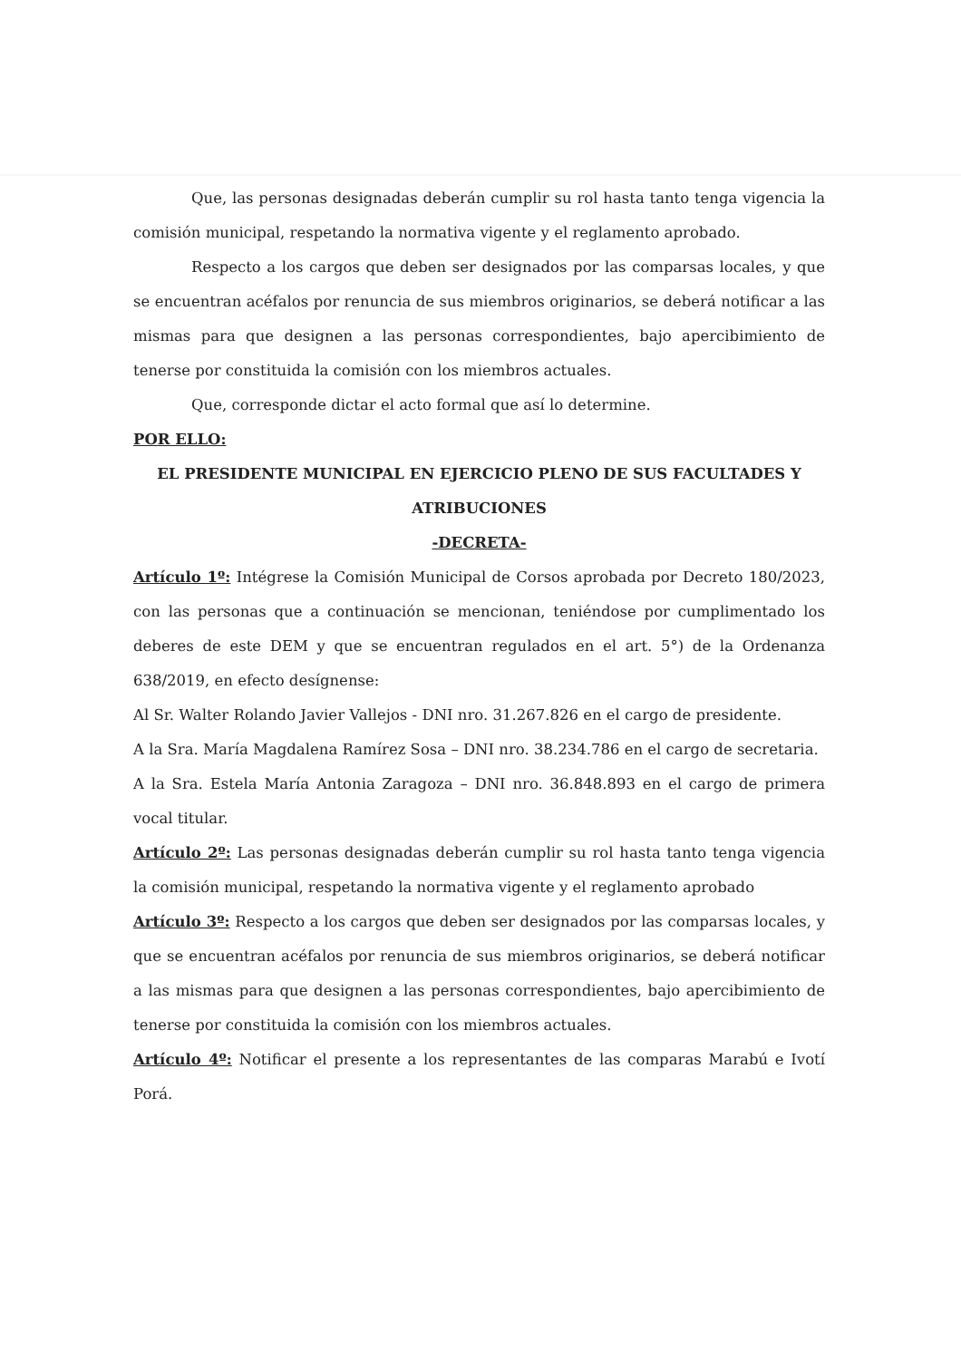Que, las personas designadas deberán cumplir su rol hasta tanto tenga vigencia la comisión municipal, respetando la normativa vigente y el reglamento aprobado.
Respecto a los cargos que deben ser designados por las comparsas locales, y que se encuentran acéfalos por renuncia de sus miembros originarios, se deberá notificar a las mismas para que designen a las personas correspondientes, bajo apercibimiento de tenerse por constituida la comisión con los miembros actuales.
Que, corresponde dictar el acto formal que así lo determine.
POR ELLO:
EL PRESIDENTE MUNICIPAL EN EJERCICIO PLENO DE SUS FACULTADES Y ATRIBUCIONES
-DECRETA-
Artículo 1º: Intégrese la Comisión Municipal de Corsos aprobada por Decreto 180/2023, con las personas que a continuación se mencionan, teniéndose por cumplimentado los deberes de este DEM y que se encuentran regulados en el art. 5°) de la Ordenanza 638/2019, en efecto desígnense:
Al Sr. Walter Rolando Javier Vallejos - DNI nro. 31.267.826 en el cargo de presidente.
A la Sra. María Magdalena Ramírez Sosa – DNI nro. 38.234.786 en el cargo de secretaria.
A la Sra. Estela María Antonia Zaragoza – DNI nro. 36.848.893 en el cargo de primera vocal titular.
Artículo 2º: Las personas designadas deberán cumplir su rol hasta tanto tenga vigencia la comisión municipal, respetando la normativa vigente y el reglamento aprobado
Artículo 3º: Respecto a los cargos que deben ser designados por las comparsas locales, y que se encuentran acéfalos por renuncia de sus miembros originarios, se deberá notificar a las mismas para que designen a las personas correspondientes, bajo apercibimiento de tenerse por constituida la comisión con los miembros actuales.
Artículo 4º: Notificar el presente a los representantes de las comparas Marabú e Ivotí Porá.